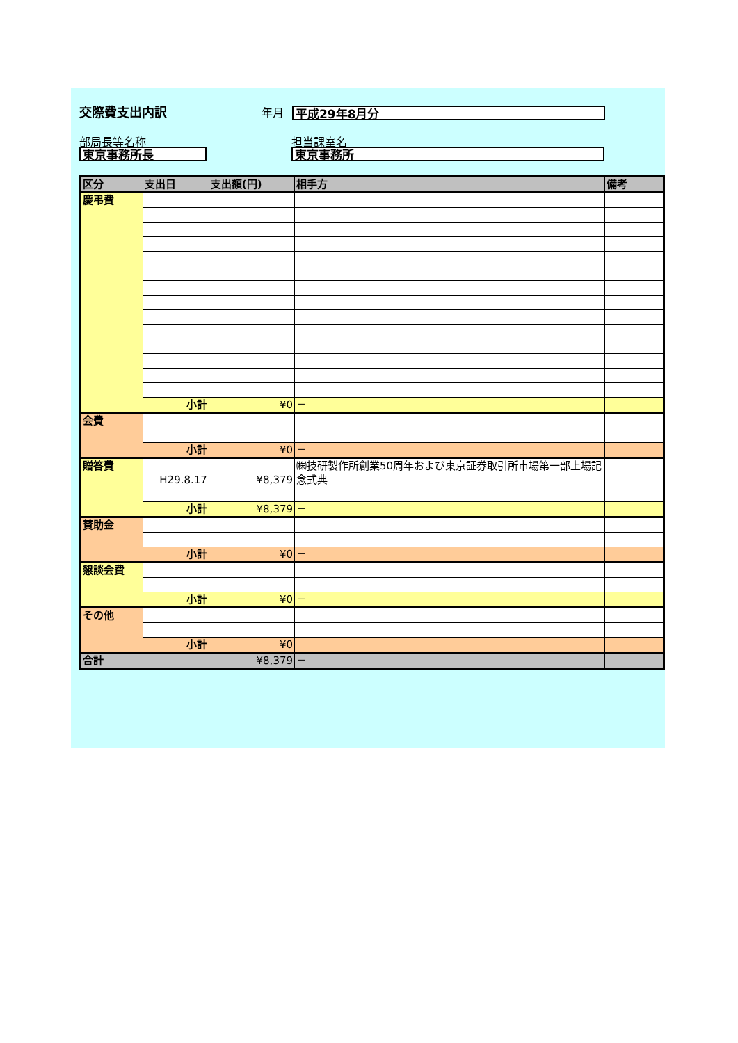交際費支出内訳
年月
平成29年8月分
部局長等名称
東京事務所長
担当課室名
東京事務所
| 区分 | 支出日 | 支出額(円) | 相手方 | 備考 |
| --- | --- | --- | --- | --- |
| 慶弔費 | | | | |
| | 小計 | ¥0 | － | |
| 会費 | | | | |
| | 小計 | ¥0 | － | |
| 贈答費 | H29.8.17 | ¥8,379 | ㈱技研製作所創業50周年および東京証券取引所市場第一部上場記念式典 | |
| | 小計 | ¥8,379 | － | |
| 賛助金 | | | | |
| | 小計 | ¥0 | － | |
| 懇談会費 | | | | |
| | 小計 | ¥0 | － | |
| その他 | | | | |
| | 小計 | ¥0 | | |
| 合計 | | ¥8,379 | － | |